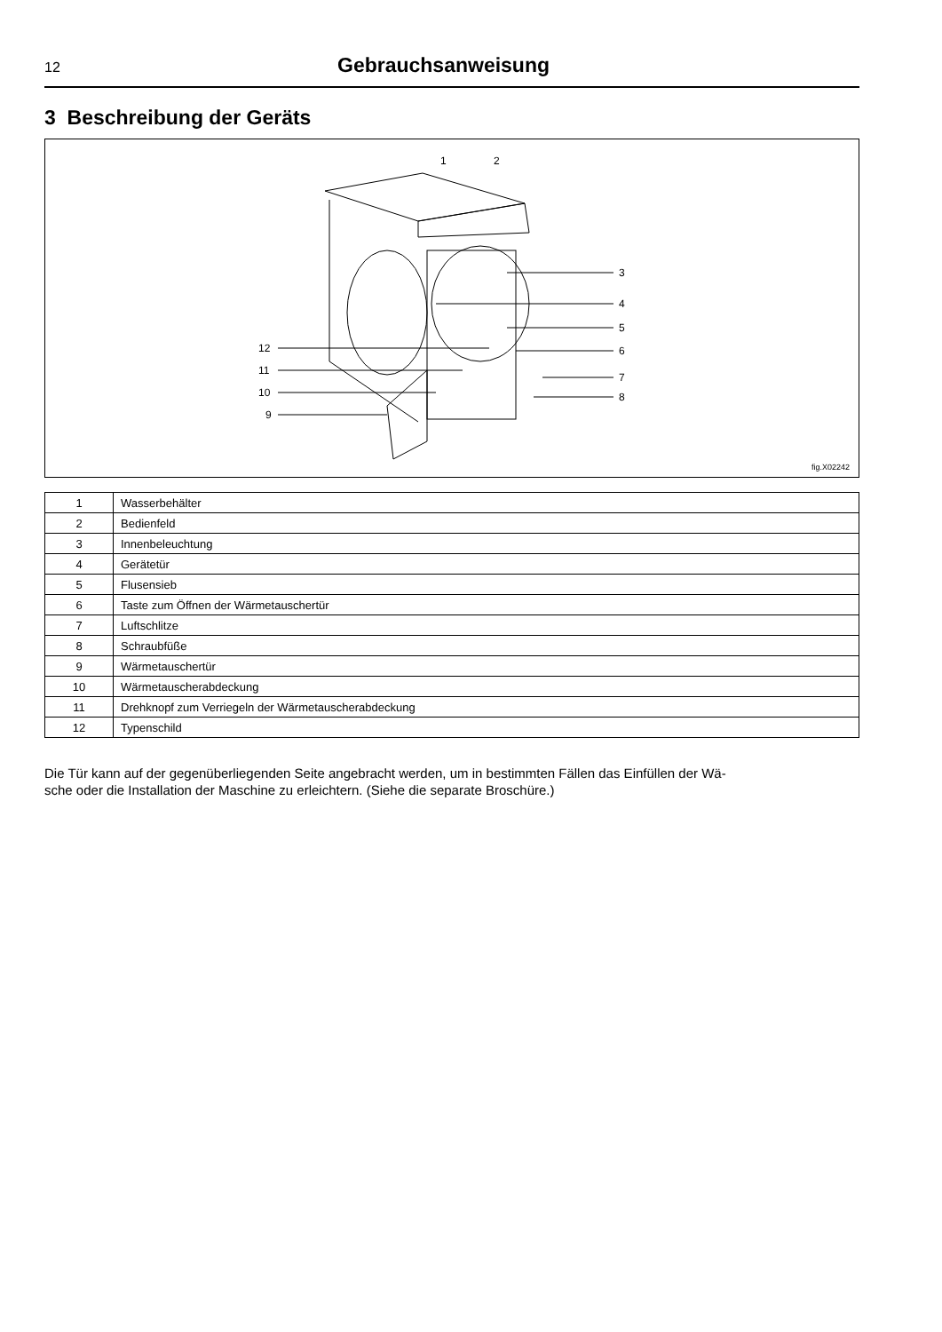12 Gebrauchsanweisung
3 Beschreibung der Geräts
1
2
3
4
5
6
7
8
12
11
10
9
fig.X02242
| 1 | Wasserbehälter |
| 2 | Bedienfeld |
| 3 | Innenbeleuchtung |
| 4 | Gerätetür |
| 5 | Flusensieb |
| 6 | Taste zum Öffnen der Wärmetauschertür |
| 7 | Luftschlitze |
| 8 | Schraubfüße |
| 9 | Wärmetauschertür |
| 10 | Wärmetauscherabdeckung |
| 11 | Drehknopf zum Verriegeln der Wärmetauscherabdeckung |
| 12 | Typenschild |
Die Tür kann auf der gegenüberliegenden Seite angebracht werden, um in bestimmten Fällen das Einfüllen der Wä-
sche oder die Installation der Maschine zu erleichtern. (Siehe die separate Broschüre.)